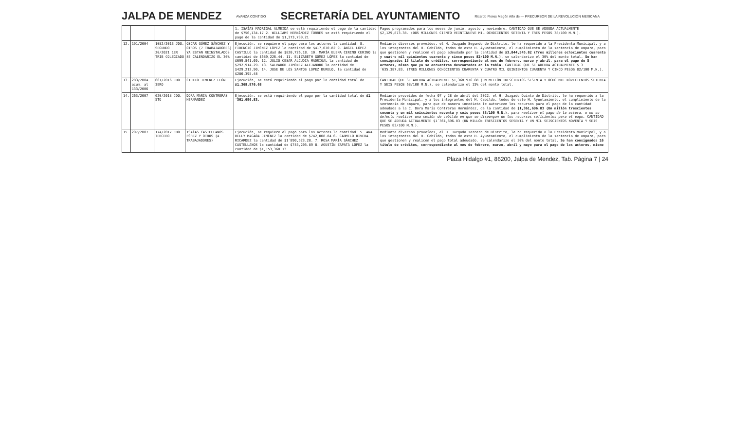JALPA DE MENDEZ AVANZA CONTIGO SECRETARÍA DEL AYUNTAMIENTO Ricardo Flores Magón Año de — PRECURSOR DE LA REVOLUCIÓN MEXICANA
| | | | | 1. ISAÍAS MADRIGAL ALMEIDA se está requiriendo el pago de la cantidad de $756,134.17 2. WILLIAMS HERNÁNDEZ TORRES se está requiriendo el pago de la cantidad de $1,373,739.21 | Pagos programados para los meses de junio, agosto y noviembre. CANTIDAD QUE SE ADEUDA ACTUALMENTE $2,129,873.38. (DOS MILLONES CIENTO VEINTINUEVE MIL OCHOCIENTOS SETENTA Y TRES PESOS 38/100 M.N.). |
| 12. | 191/2004 | 1082/2013 JDO. SEGUNDO 20/2021 1ER TRIB COLEGIADO | OSCAR GÓMEZ SÁNCHEZ Y OTROS (7 TRABAJADORES) YA ESTAN REINSTALADOS SE CALENDARIZO EL 30% | Ejecución, se requiere el pago para los actores la cantidad: 8. FIDENCIO JIMÉNEZ LÓPEZ la cantidad de $417,070.82 9. ÁNGEL LÓPEZ CASTILLO la cantidad de $820,726.18. 10. MARÍA ELENA CERINO CERINO la cantidad de $689,226.44. 11. ELIZABETH GÓMEZ LÓPEZ la cantidad de $699,841.69. 12. JULIO CESAR ALCUDIA MADRIGAL la cantidad de $292,914.29. 13. SALVADOR JIMÉNEZ ALEJANDRO la cantidad de $429,212.90. 14. JOSE DE LOS SANTOS LOPEZ BURELO, la cantidad de $286,395.48 | Mediante diversos proveídos, el H. Juzgado Segundo de Distrito, le ha requerido a la Presidenta Municipal, y a los integrantes del H. Cabildo, todos de este H. Ayuntamiento, el cumplimiento de la sentencia de amparo, para que gestionen y realicen el pago adeudado por la cantidad de $3,844,545.82 (Tres millones ochocientos cuarenta y cuatro mil quinientos cuarenta y cinco pesos 82/100 M.N.). se calendarizo el 30% del monto total. Se han consignados 15 título de créditos, correspondiente al mes de febrero, marzo y abril, para el pago de 5 actores, mismo que ya se encuentran descontados en la tabla. CANTIDAD QUE SE ADEUDA ACTUALMENTE $ 3´635,387.83. (TRES MILLONES OCHOCIENTOS CUARENTA Y CUATRO MIL QUINIENTOS CUARENTA Y CINCO PESOS 82/100 M.N.). |
| 13. | 283/2004 acum. al 133/2006 | 661/2016 JDO 3ERO | CIRILO JIMENEZ LEÓN | Ejecución, se está requiriendo el pago por la cantidad total de $1,368,976.68 | CANTIDAD QUE SE ADEUDA ACTUALMENTE $1,368,976.68 (UN MILLÓN TRESCIENTOS SESENTA Y OCHO MIL NOVECIENTOS SETENTA Y SEIS PESOS 68/100 M.N.). se calendarizo el 15% del monto total. |
| 14. | 263/2007 | 620/2018 JDO. 5TO | DORA MARIA CONTRERAS HERNÁNDEZ | Ejecución, se está requiriendo el pago por la cantidad total de $1´361,696.83. | Mediante proveídos de fecha 07 y 28 de abril del 2022, el H. Juzgado Quinto de Distrito, le ha requerido a la Presidenta Municipal, y a los integrantes del H. Cabildo, todos de este H. Ayuntamiento, el cumplimiento de la sentencia de amparo, para que de manera inmediata le autoricen los recursos para el pago de la cantidad adeudada a la C. Dora María Contreras Hernández, de la cantidad de $1,361,696.83 (Un millón trescientos sesenta y un mil seiscientos noventa y seis pesos 83/100 M.N.) , para realizar el pago de la actora, o en su defecto realizar una sesión de cabildo en que se dispongan de los recursos suficientes para el pago. CANTIDAD QUE SE ADEUDA ACTUALMENTE $1´361,696.83 (UN MILLÓN TRESCIENTOS SESENTA Y UN MIL SEISCIENTOS NOVENTA Y SEIS PESOS 83/100 M.N.). |
| 15. | 297/2007 | 174/2017 JDO TERCERO | ISAÍAS CASTELLANOS PÉREZ Y OTROS (4 TRABAJADORES) | Ejecución, se requiere el pago para los actores la cantidad: 5. ANA BELLY MAGAÑA JIMÉNEZ la cantidad de $742,008.84 6. CARMELO RIVERA RICARDEZ la cantidad de $1´890,523.28. 7. ROSA MARÍA SÁNCHEZ CASTELLANOS la cantidad de $745,205.89 8. AGUSTÍN ZAPATA LÓPEZ la cantidad de $1,153,360.13 | Mediante diversos proveídos, el H. Juzgado Tercero de Distrito, le ha requerido a la Presidenta Municipal, y a los integrantes del H. Cabildo, todos de este H. Ayuntamiento, el cumplimiento de la sentencia de amparo, para que gestionen y realicen el pago total adeudado. se calendarizo el 30% del monto total. Se han consignados 16 título de créditos, correspondiente al mes de febrero, marzo, abril y mayo para el pago de los actores, mismo |
Plaza Hidalgo #1, 86200, Jalpa de Mendez, Tab. Página 7 | 24